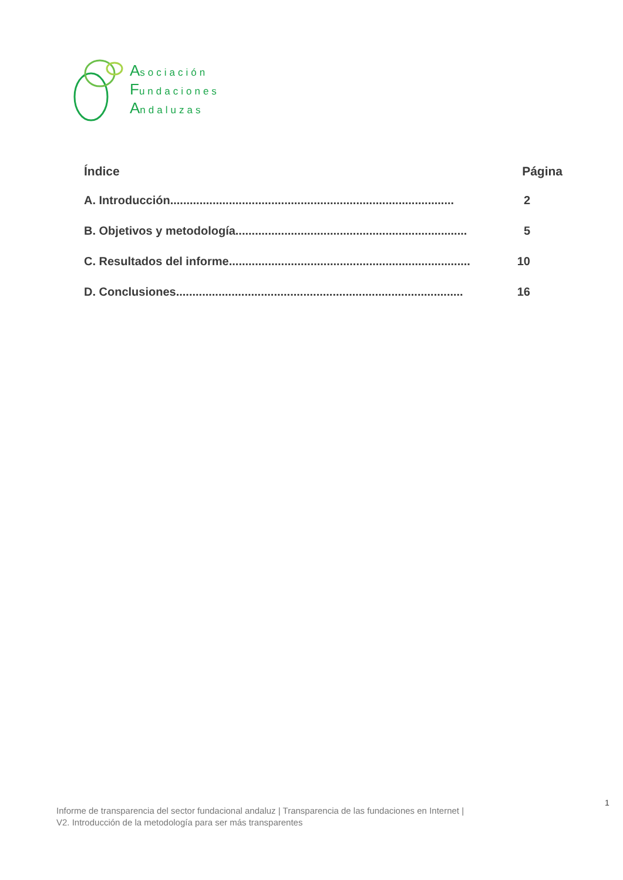Asociación
Fundaciones
Andaluzas
Índice Página
A. Introducción....................................................................................... 2
B. Objetivos y metodología....................................................................... 5
C. Resultados del informe.......................................................................... 10
D. Conclusiones........................................................................................ 16
1
Informe de transparencia del sector fundacional andaluz | Transparencia de las fundaciones en Internet |
V2. Introducción de la metodología para ser más transparentes